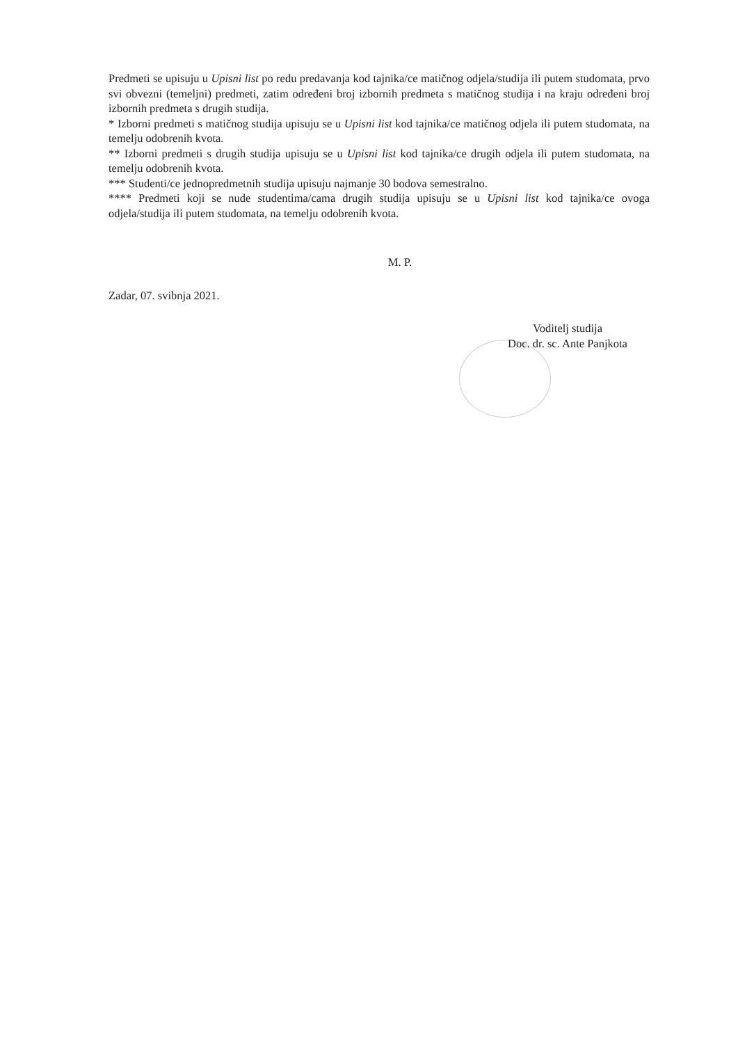Predmeti se upisuju u Upisni list po redu predavanja kod tajnika/ce matičnog odjela/studija ili putem studomata, prvo svi obvezni (temeljni) predmeti, zatim određeni broj izbornih predmeta s matičnog studija i na kraju određeni broj izbornih predmeta s drugih studija.
* Izborni predmeti s matičnog studija upisuju se u Upisni list kod tajnika/ce matičnog odjela ili putem studomata, na temelju odobrenih kvota.
** Izborni predmeti s drugih studija upisuju se u Upisni list kod tajnika/ce drugih odjela ili putem studomata, na temelju odobrenih kvota.
*** Studenti/ce jednopredmetnih studija upisuju najmanje 30 bodova semestralno.
**** Predmeti koji se nude studentima/cama drugih studija upisuju se u Upisni list kod tajnika/ce ovoga odjela/studija ili putem studomata, na temelju odobrenih kvota.
M. P.
Zadar, 07. svibnja 2021.
Voditelj studija
Doc. dr. sc. Ante Panjkota